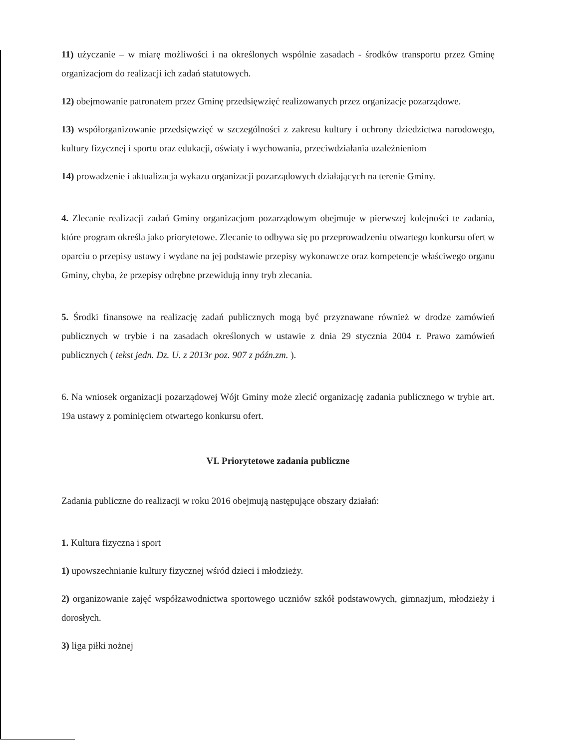11) użyczanie – w miarę możliwości i na określonych wspólnie zasadach - środków transportu przez Gminę organizacjom do realizacji ich zadań statutowych.
12) obejmowanie patronatem przez Gminę przedsięwzięć realizowanych przez organizacje pozarządowe.
13) współorganizowanie przedsięwzięć w szczególności z zakresu kultury i ochrony dziedzictwa narodowego, kultury fizycznej i sportu oraz edukacji, oświaty i wychowania, przeciwdziałania uzależnieniom
14) prowadzenie i aktualizacja wykazu organizacji pozarządowych działających na terenie Gminy.
4. Zlecanie realizacji zadań Gminy organizacjom pozarządowym obejmuje w pierwszej kolejności te zadania, które program określa jako priorytetowe. Zlecanie to odbywa się po przeprowadzeniu otwartego konkursu ofert w oparciu o przepisy ustawy i wydane na jej podstawie przepisy wykonawcze oraz kompetencje właściwego organu Gminy, chyba, że przepisy odrębne przewidują inny tryb zlecania.
5. Środki finansowe na realizację zadań publicznych mogą być przyznawane również w drodze zamówień publicznych w trybie i na zasadach określonych w ustawie z dnia 29 stycznia 2004 r. Prawo zamówień publicznych ( tekst jedn. Dz. U. z 2013r poz. 907 z późn.zm. ).
6. Na wniosek organizacji pozarządowej Wójt Gminy może zlecić organizację zadania publicznego w trybie art. 19a ustawy z pominięciem otwartego konkursu ofert.
VI. Priorytetowe zadania publiczne
Zadania publiczne do realizacji w roku 2016 obejmują następujące obszary działań:
1. Kultura fizyczna i sport
1) upowszechnianie kultury fizycznej wśród dzieci i młodzieży.
2) organizowanie zajęć współzawodnictwa sportowego uczniów szkół podstawowych, gimnazjum, młodzieży i dorosłych.
3) liga piłki nożnej